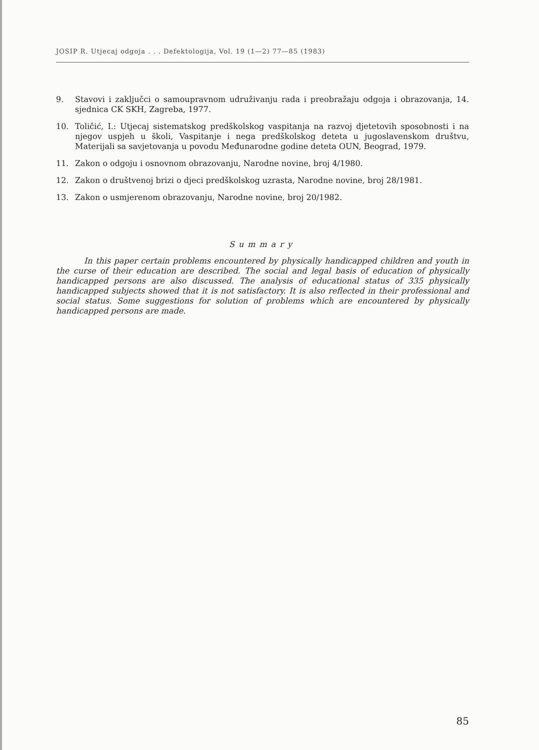JOSIP R. Utjecaj odgoja . . . Defektologija, Vol. 19 (1—2) 77—85 (1983)
9. Stavovi i zaključci o samoupravnom udruživanju rada i preobražaju odgoja i obrazovanja, 14. sjednica CK SKH, Zagreba, 1977.
10. Toličić, I.: Utjecaj sistematskog predškolskog vaspitanja na razvoj djetetovih sposobnosti i na njegov uspjeh u školi, Vaspitanje i nega predškolskog deteta u jugoslavenskom društvu, Materijali sa savjetovanja u povodu Međunarodne godine deteta OUN, Beograd, 1979.
11. Zakon o odgoju i osnovnom obrazovanju, Narodne novine, broj 4/1980.
12. Zakon o društvenoj brizi o djeci predškolskog uzrasta, Narodne novine, broj 28/1981.
13. Zakon o usmjerenom obrazovanju, Narodne novine, broj 20/1982.
Summary
In this paper certain problems encountered by physically handicapped children and youth in the curse of their education are described. The social and legal basis of education of physically handicapped persons are also discussed. The analysis of educational status of 335 physically handicapped subjects showed that it is not satisfactory. It is also reflected in their professional and social status. Some suggestions for solution of problems which are encountered by physically handicapped persons are made.
85